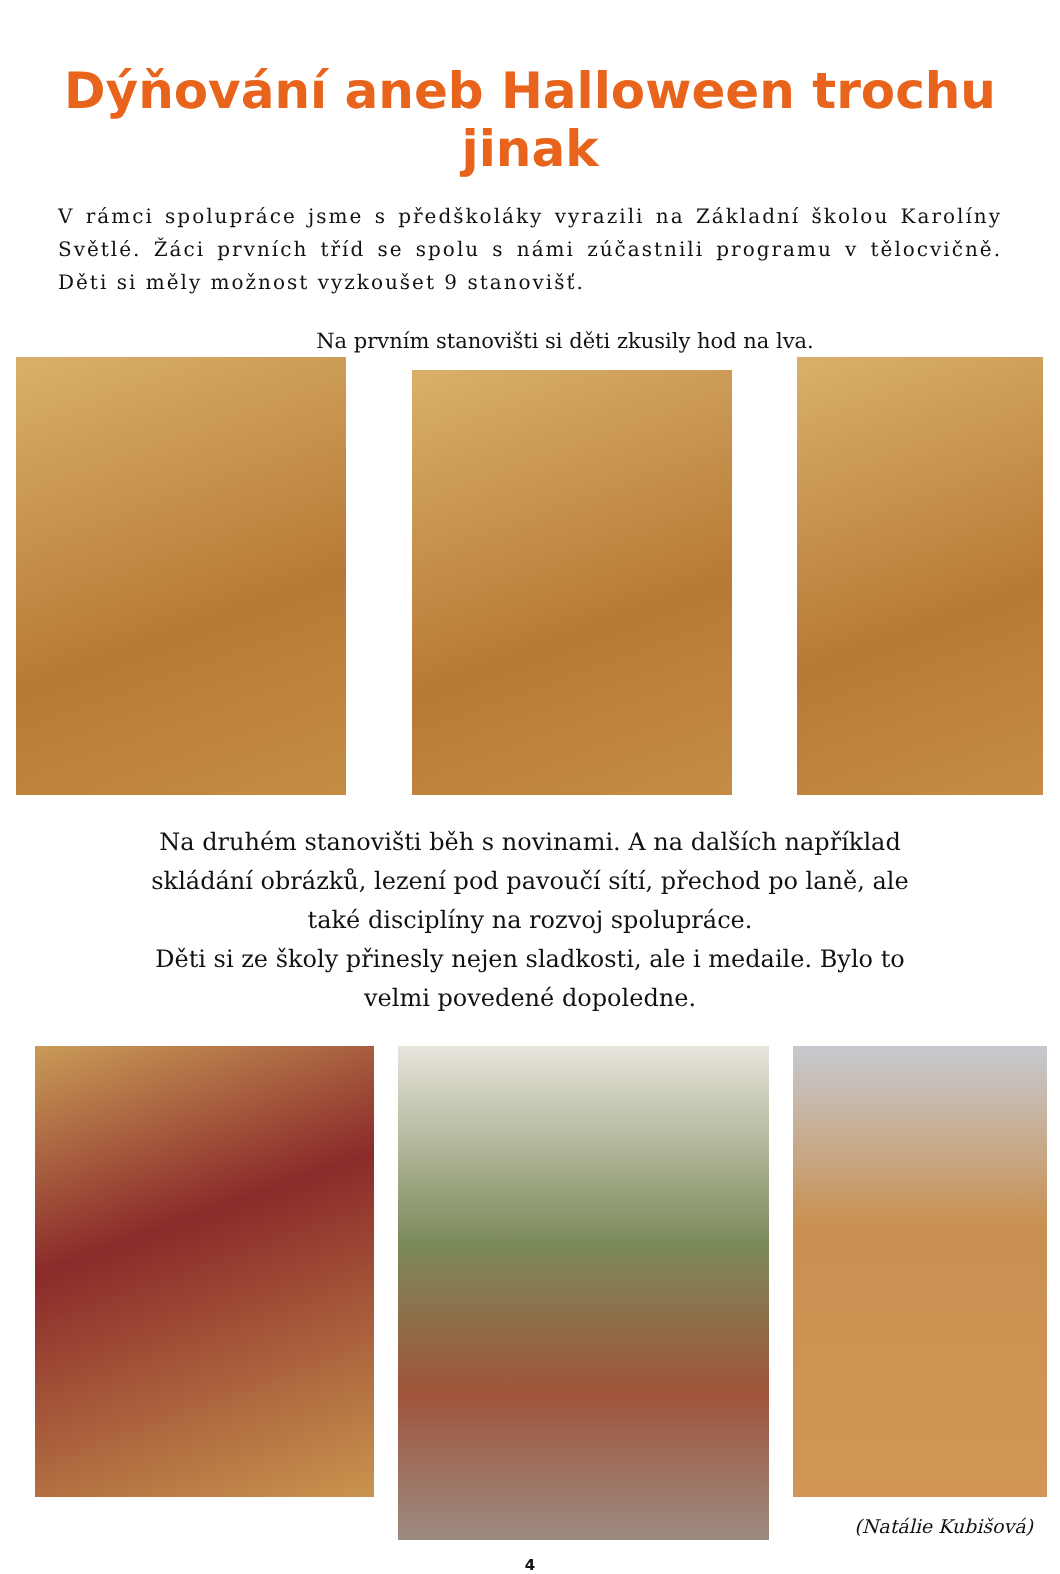Dýňování aneb Halloween trochu jinak
V rámci spolupráce jsme s předškoláky vyrazili na Základní školou Karolíny Světlé. Žáci prvních tříd se spolu s námi zúčastnili programu v tělocvičně. Děti si měly možnost vyzkoušet 9 stanovišť.
Na prvním stanovišti si děti zkusily hod na lva.
Na druhém stanovišti běh s novinami. A na dalších například
skládání obrázků, lezení pod pavoučí sítí, přechod po laně, ale
také disciplíny na rozvoj spolupráce.
Děti si ze školy přinesly nejen sladkosti, ale i medaile. Bylo to
velmi povedené dopoledne.
(Natálie Kubišová)
4